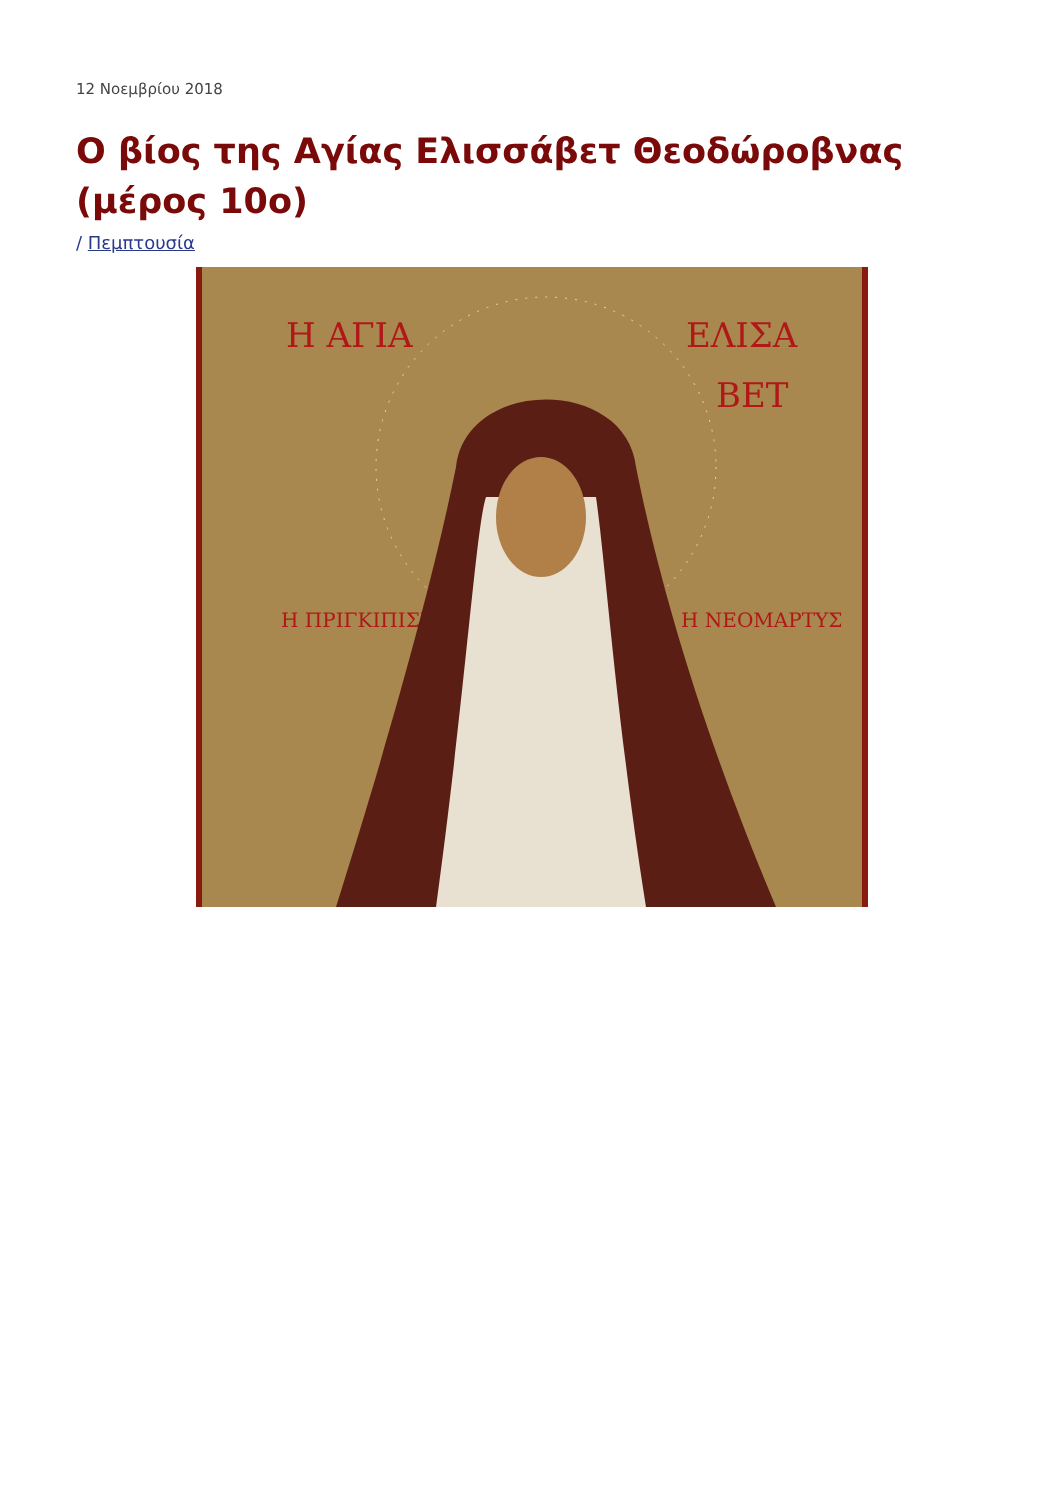12 Νοεμβρίου 2018
Ο βίος της Αγίας Ελισσάβετ Θεοδώροβνας (μέρος 10ο)
/ Πεμπτουσία
Η ΑΓΙΑ
ΕΛΙΣΑ
ΒΕΤ
Η ΠΡΙΓΚΙΠΙΣΣΑ
Η ΝΕΟΜΑΡΤΥΣ